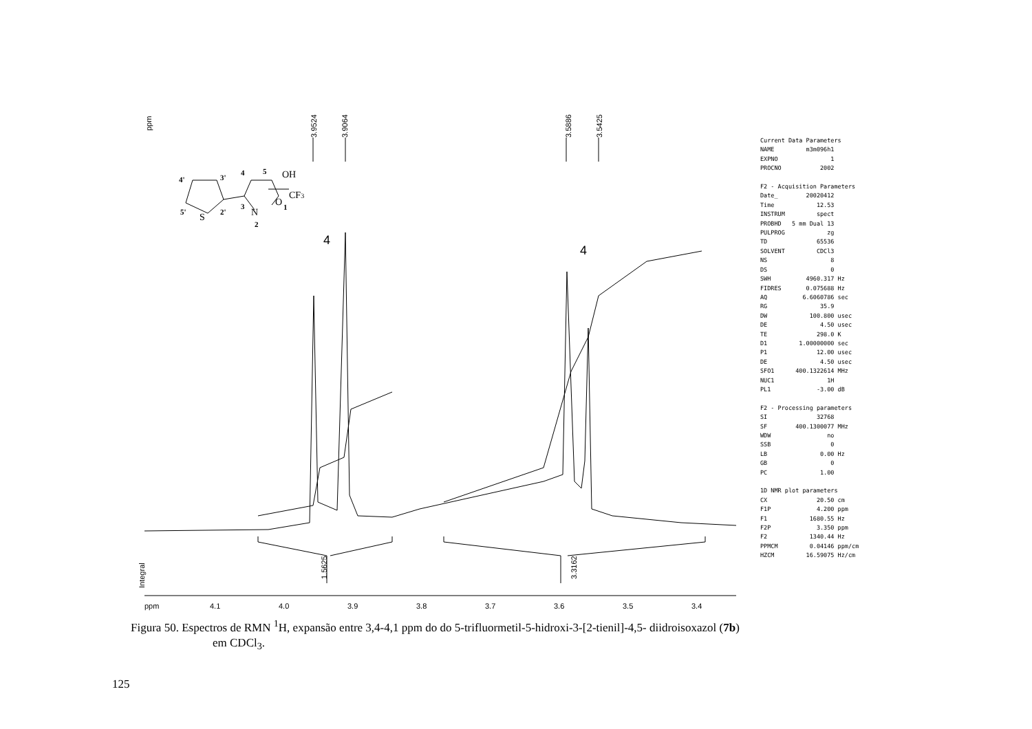ppm
3.9524
3.9064
3.5886
3.5425
1.5625
3.3162
Integral
4
4
ppm
4.1
4.0
3.9
3.8
3.7
3.6
3.5
3.4
OH
CF3
N
O
S
4'
3'
5'
2'
3
4
5
2
1
Current Data Parameters NAME m3m096h1 EXPNO 1 PROCNO 2002 F2 - Acquisition Parameters Date_ 20020412 Time 12.53 INSTRUM spect PROBHD 5 mm Dual 13 PULPROG zg TD 65536 SOLVENT CDCl3 NS 8 DS 0 SWH 4960.317 Hz FIDRES 0.075688 Hz AQ 6.6060786 sec RG 35.9 DW 100.800 usec DE 4.50 usec TE 298.0 K D1 1.00000000 sec P1 12.00 usec DE 4.50 usec SFO1 400.1322614 MHz NUC1 1H PL1 -3.00 dB F2 - Processing parameters SI 32768 SF 400.1300077 MHz WDW no SSB 0 LB 0.00 Hz GB 0 PC 1.00 1D NMR plot parameters CX 20.50 cm F1P 4.200 ppm F1 1680.55 Hz F2P 3.350 ppm F2 1340.44 Hz PPMCM 0.04146 ppm/cm HZCM 16.59075 Hz/cm
Figura 50. Espectros de RMN <sup>1</sup>H, expansão entre 3,4-4,1 ppm do do 5-trifluormetil-5-hidroxi-3-[2-tienil]-4,5- diidroisoxazol (7b)
em CDCl<sub>3</sub>.
125